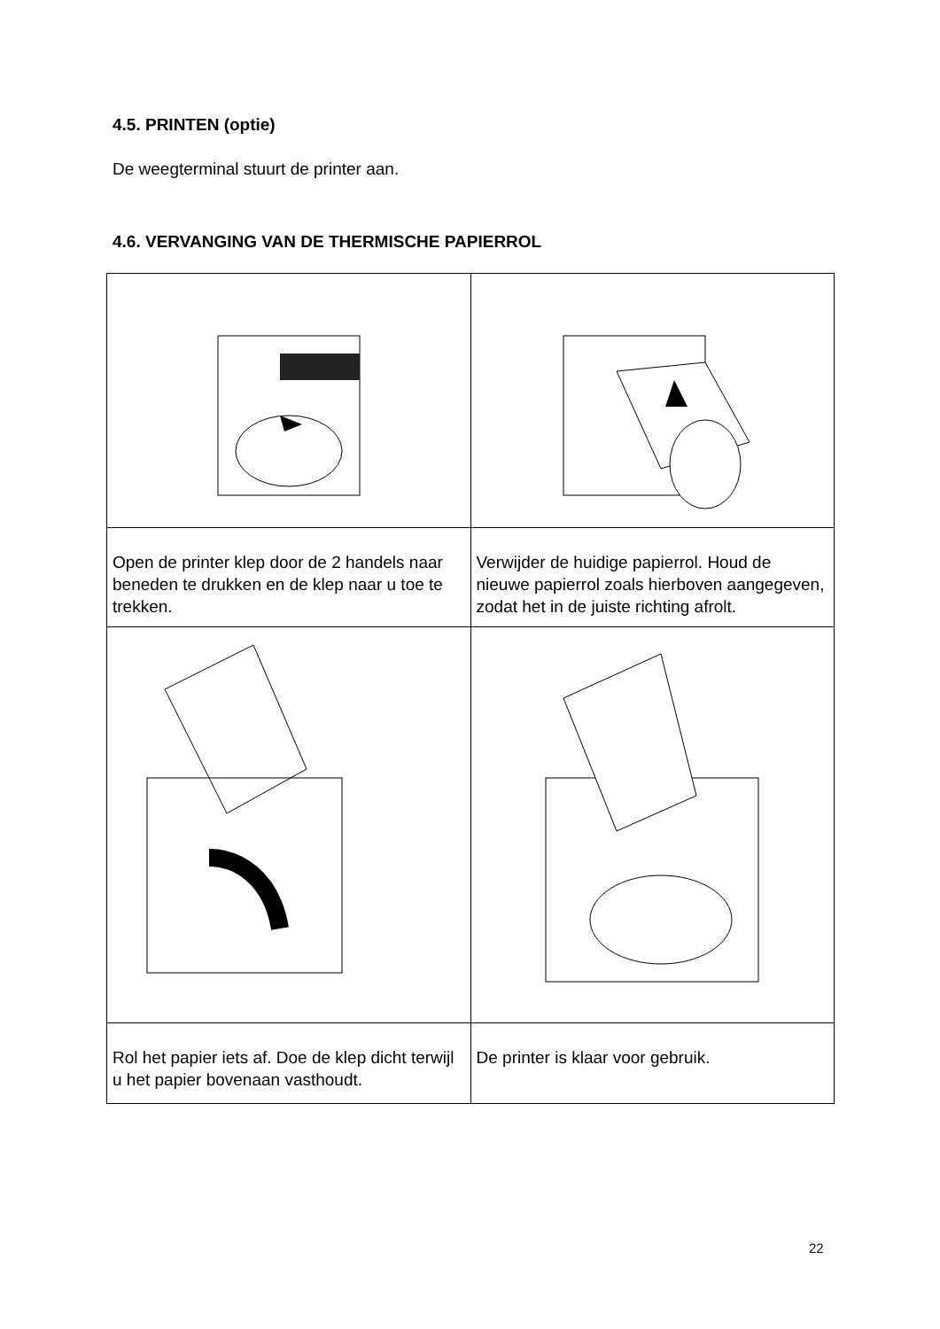4.5. PRINTEN (optie)
De weegterminal stuurt de printer aan.
4.6. VERVANGING VAN DE THERMISCHE PAPIERROL
| Open de printer klep door de 2 handels naar beneden te drukken en de klep naar u toe te trekken. | Verwijder de huidige papierrol. Houd de nieuwe papierrol zoals hierboven aangegeven, zodat het in de juiste richting afrolt. |
| Rol het papier iets af. Doe de klep dicht terwijl u het papier bovenaan vasthoudt. | De printer is klaar voor gebruik. |
22